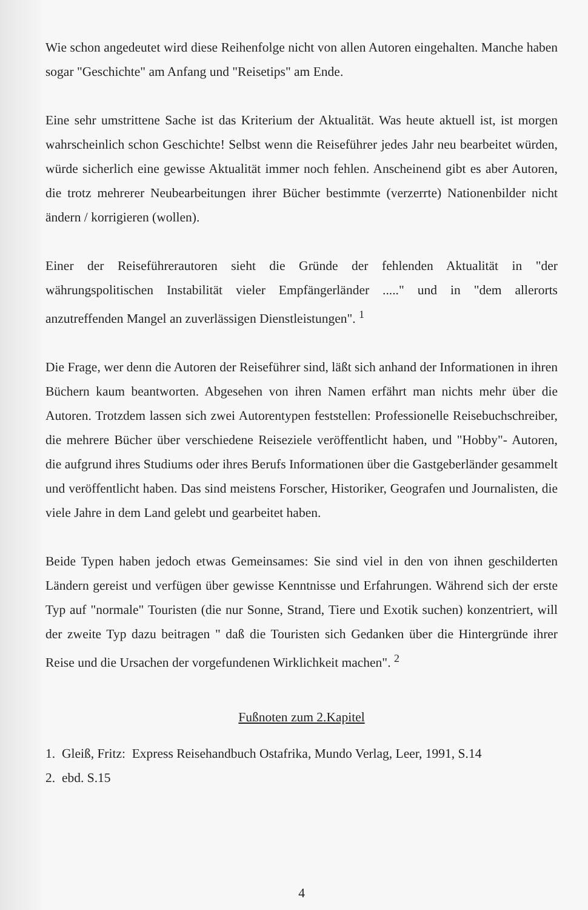Wie schon angedeutet wird diese Reihenfolge nicht von allen Autoren eingehalten. Manche haben sogar "Geschichte" am Anfang und "Reisetips" am Ende.
Eine sehr umstrittene Sache ist das Kriterium der Aktualität. Was heute aktuell ist, ist morgen wahrscheinlich schon Geschichte! Selbst wenn die Reiseführer jedes Jahr neu bearbeitet würden, würde sicherlich eine gewisse Aktualität immer noch fehlen. Anscheinend gibt es aber Autoren, die trotz mehrerer Neubearbeitungen ihrer Bücher bestimmte (verzerrte) Nationenbilder nicht ändern / korrigieren (wollen).
Einer der Reiseführerautoren sieht die Gründe der fehlenden Aktualität in "der währungspolitischen Instabilität vieler Empfängerländer ....." und in "dem allerorts anzutreffenden Mangel an zuverlässigen Dienstleistungen". <sup>1</sup>
Die Frage, wer denn die Autoren der Reiseführer sind, läßt sich anhand der Informationen in ihren Büchern kaum beantworten. Abgesehen von ihren Namen erfährt man nichts mehr über die Autoren. Trotzdem lassen sich zwei Autorentypen feststellen: Professionelle Reisebuchschreiber, die mehrere Bücher über verschiedene Reiseziele veröffentlicht haben, und "Hobby"- Autoren, die aufgrund ihres Studiums oder ihres Berufs Informationen über die Gastgeberländer gesammelt und veröffentlicht haben. Das sind meistens Forscher, Historiker, Geografen und Journalisten, die viele Jahre in dem Land gelebt und gearbeitet haben.
Beide Typen haben jedoch etwas Gemeinsames: Sie sind viel in den von ihnen geschilderten Ländern gereist und verfügen über gewisse Kenntnisse und Erfahrungen. Während sich der erste Typ auf "normale" Touristen (die nur Sonne, Strand, Tiere und Exotik suchen) konzentriert, will der zweite Typ dazu beitragen " daß die Touristen sich Gedanken über die Hintergründe ihrer Reise und die Ursachen der vorgefundenen Wirklichkeit machen". <sup>2</sup>
Fußnoten zum 2.Kapitel
1. Gleiß, Fritz: Express Reisehandbuch Ostafrika, Mundo Verlag, Leer, 1991, S.14
2. ebd. S.15
4